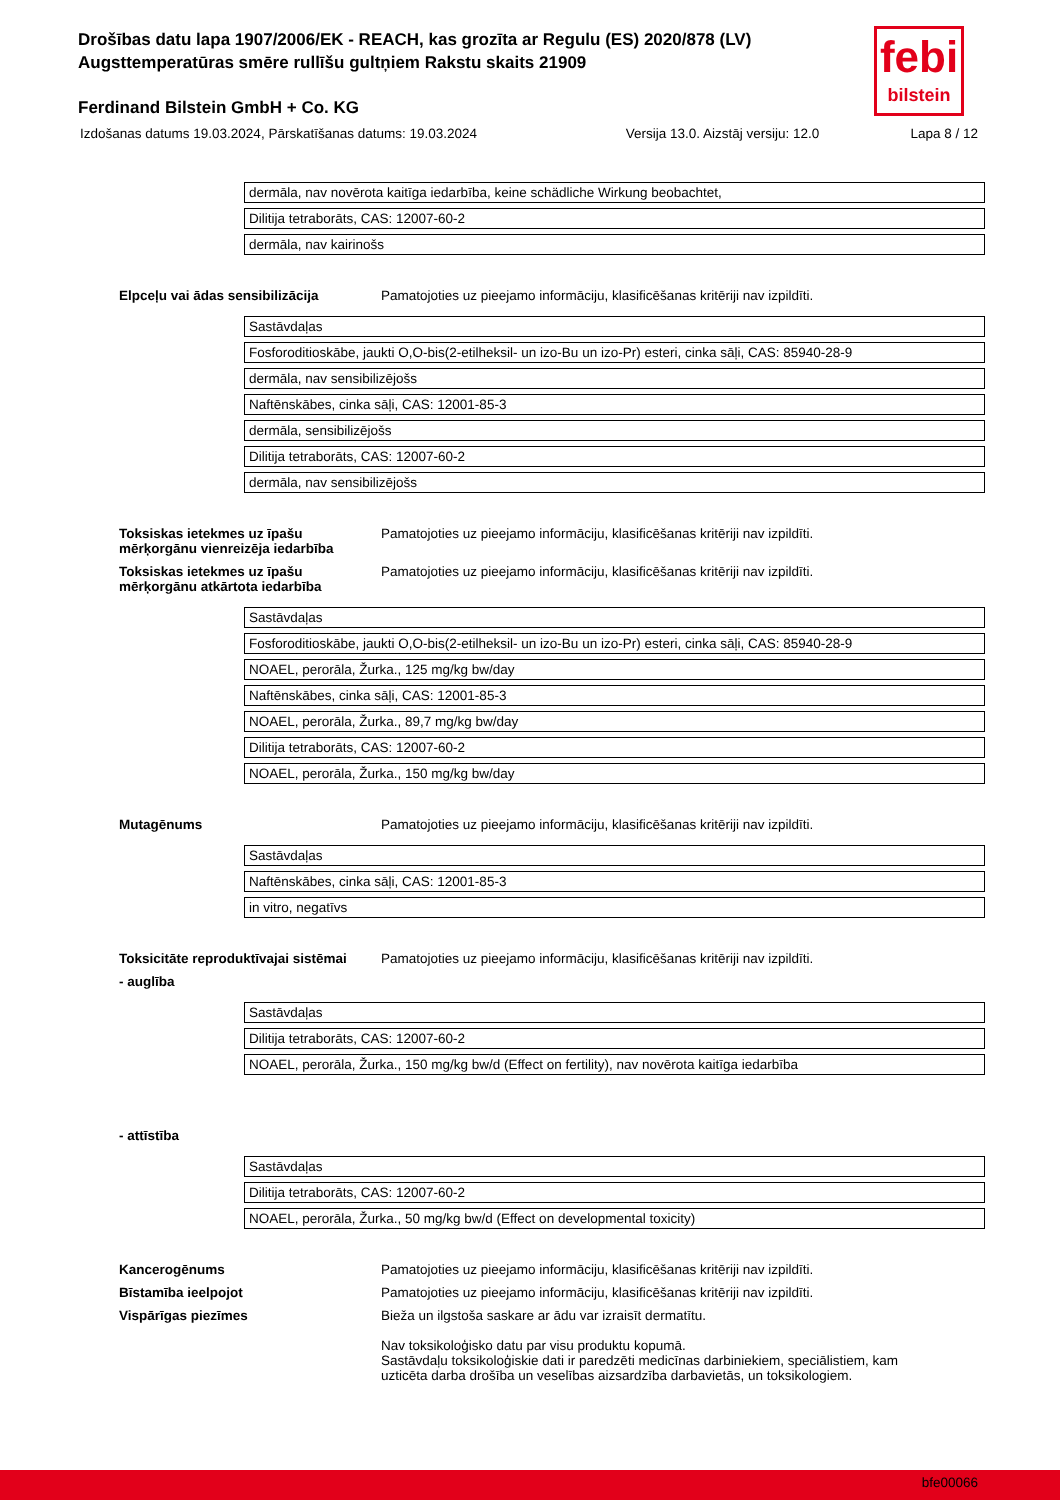Drošības datu lapa 1907/2006/EK - REACH, kas grozīta ar Regulu (ES) 2020/878 (LV)
Augsttemperatūras smēre rullīšu gultņiem Rakstu skaits 21909
Ferdinand Bilstein GmbH + Co. KG
febi
bilstein
Izdošanas datums 19.03.2024, Pārskatīšanas datums: 19.03.2024 Versija 13.0. Aizstāj versiju: 12.0 Lapa 8 / 12
| dermāla, nav novērota kaitīga iedarbība, keine schädliche Wirkung beobachtet, |
| Dilitija tetraborāts, CAS: 12007-60-2 |
| dermāla, nav kairinošs |
Elpceļu vai ādas sensibilizācija Pamatojoties uz pieejamo informāciju, klasificēšanas kritēriji nav izpildīti.
| Sastāvdaļas |
| Fosforoditioskābe, jaukti O,O-bis(2-etilheksil- un izo-Bu un izo-Pr) esteri, cinka sāļi, CAS: 85940-28-9 |
| dermāla, nav sensibilizējošs |
| Naftēnskābes, cinka sāļi, CAS: 12001-85-3 |
| dermāla, sensibilizējošs |
| Dilitija tetraborāts, CAS: 12007-60-2 |
| dermāla, nav sensibilizējošs |
Toksiskas ietekmes uz īpašu mērķorgānu vienreizēja iedarbība
Pamatojoties uz pieejamo informāciju, klasificēšanas kritēriji nav izpildīti.
Toksiskas ietekmes uz īpašu mērķorgānu atkārtota iedarbība
Pamatojoties uz pieejamo informāciju, klasificēšanas kritēriji nav izpildīti.
| Sastāvdaļas |
| Fosforoditioskābe, jaukti O,O-bis(2-etilheksil- un izo-Bu un izo-Pr) esteri, cinka sāļi, CAS: 85940-28-9 |
| NOAEL, perorāla, Žurka., 125 mg/kg bw/day |
| Naftēnskābes, cinka sāļi, CAS: 12001-85-3 |
| NOAEL, perorāla, Žurka., 89,7 mg/kg bw/day |
| Dilitija tetraborāts, CAS: 12007-60-2 |
| NOAEL, perorāla, Žurka., 150 mg/kg bw/day |
Mutagēnums Pamatojoties uz pieejamo informāciju, klasificēšanas kritēriji nav izpildīti.
| Sastāvdaļas |
| Naftēnskābes, cinka sāļi, CAS: 12001-85-3 |
| in vitro, negatīvs |
Toksicitāte reproduktīvajai sistēmai
Pamatojoties uz pieejamo informāciju, klasificēšanas kritēriji nav izpildīti.
- auglība
| Sastāvdaļas |
| Dilitija tetraborāts, CAS: 12007-60-2 |
| NOAEL, perorāla, Žurka., 150 mg/kg bw/d (Effect on fertility), nav novērota kaitīga iedarbība |
- attīstība
| Sastāvdaļas |
| Dilitija tetraborāts, CAS: 12007-60-2 |
| NOAEL, perorāla, Žurka., 50 mg/kg bw/d (Effect on developmental toxicity) |
Kancerogēnums Pamatojoties uz pieejamo informāciju, klasificēšanas kritēriji nav izpildīti.
Bīstamība ieelpojot Pamatojoties uz pieejamo informāciju, klasificēšanas kritēriji nav izpildīti.
Vispārīgas piezīmes Bieža un ilgstoša saskare ar ādu var izraisīt dermatītu.
Nav toksikoloģisko datu par visu produktu kopumā.
Sastāvdaļu toksikoloģiskie dati ir paredzēti medicīnas darbiniekiem, speciālistiem, kam uzticēta darba drošība un veselības aizsardzība darbavietās, un toksikologiem.
bfe00066